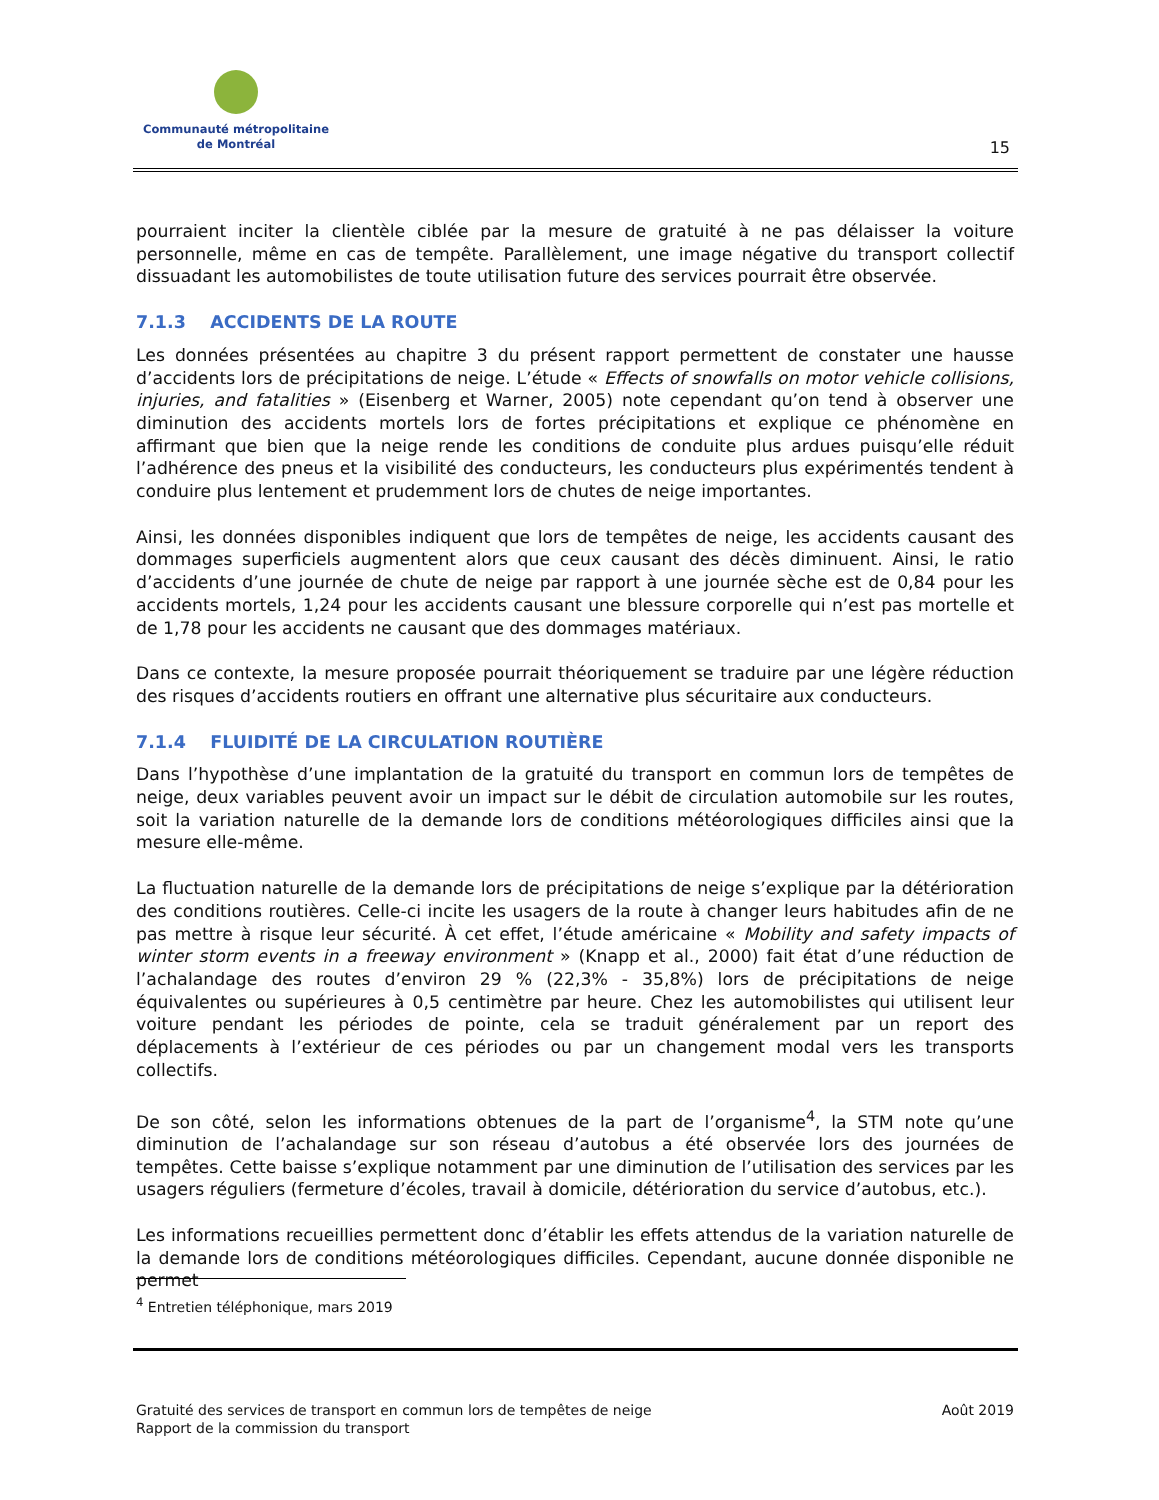Communauté métropolitaine
de Montréal
15
pourraient inciter la clientèle ciblée par la mesure de gratuité à ne pas délaisser la voiture personnelle, même en cas de tempête. Parallèlement, une image négative du transport collectif dissuadant les automobilistes de toute utilisation future des services pourrait être observée.
7.1.3 ACCIDENTS DE LA ROUTE
Les données présentées au chapitre 3 du présent rapport permettent de constater une hausse d’accidents lors de précipitations de neige. L’étude « Effects of snowfalls on motor vehicle collisions, injuries, and fatalities » (Eisenberg et Warner, 2005) note cependant qu’on tend à observer une diminution des accidents mortels lors de fortes précipitations et explique ce phénomène en affirmant que bien que la neige rende les conditions de conduite plus ardues puisqu’elle réduit l’adhérence des pneus et la visibilité des conducteurs, les conducteurs plus expérimentés tendent à conduire plus lentement et prudemment lors de chutes de neige importantes.
Ainsi, les données disponibles indiquent que lors de tempêtes de neige, les accidents causant des dommages superficiels augmentent alors que ceux causant des décès diminuent. Ainsi, le ratio d’accidents d’une journée de chute de neige par rapport à une journée sèche est de 0,84 pour les accidents mortels, 1,24 pour les accidents causant une blessure corporelle qui n’est pas mortelle et de 1,78 pour les accidents ne causant que des dommages matériaux.
Dans ce contexte, la mesure proposée pourrait théoriquement se traduire par une légère réduction des risques d’accidents routiers en offrant une alternative plus sécuritaire aux conducteurs.
7.1.4 FLUIDITÉ DE LA CIRCULATION ROUTIÈRE
Dans l’hypothèse d’une implantation de la gratuité du transport en commun lors de tempêtes de neige, deux variables peuvent avoir un impact sur le débit de circulation automobile sur les routes, soit la variation naturelle de la demande lors de conditions météorologiques difficiles ainsi que la mesure elle-même.
La fluctuation naturelle de la demande lors de précipitations de neige s’explique par la détérioration des conditions routières. Celle-ci incite les usagers de la route à changer leurs habitudes afin de ne pas mettre à risque leur sécurité. À cet effet, l’étude américaine « Mobility and safety impacts of winter storm events in a freeway environment » (Knapp et al., 2000) fait état d’une réduction de l’achalandage des routes d’environ 29 % (22,3% - 35,8%) lors de précipitations de neige équivalentes ou supérieures à 0,5 centimètre par heure. Chez les automobilistes qui utilisent leur voiture pendant les périodes de pointe, cela se traduit généralement par un report des déplacements à l’extérieur de ces périodes ou par un changement modal vers les transports collectifs.
De son côté, selon les informations obtenues de la part de l’organisme<sup>4</sup>, la STM note qu’une diminution de l’achalandage sur son réseau d’autobus a été observée lors des journées de tempêtes. Cette baisse s’explique notamment par une diminution de l’utilisation des services par les usagers réguliers (fermeture d’écoles, travail à domicile, détérioration du service d’autobus, etc.).
Les informations recueillies permettent donc d’établir les effets attendus de la variation naturelle de la demande lors de conditions météorologiques difficiles. Cependant, aucune donnée disponible ne permet
<sup>4</sup> Entretien téléphonique, mars 2019
Août 2019
Gratuité des services de transport en commun lors de tempêtes de neige
Rapport de la commission du transport